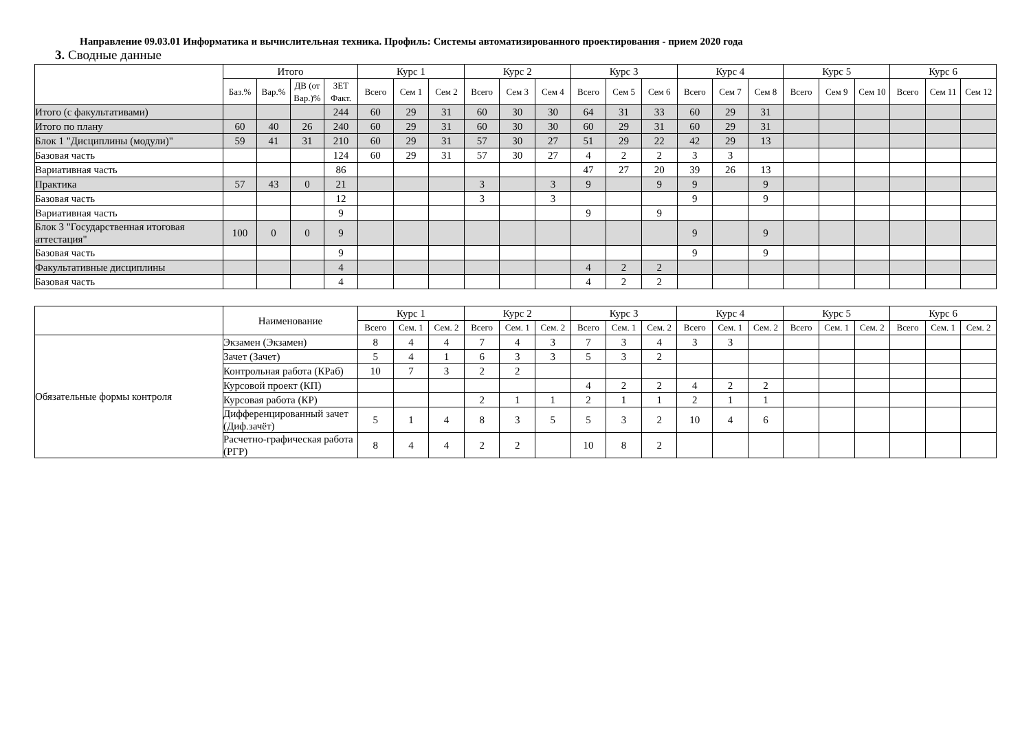Направление 09.03.01 Информатика и вычислительная техника. Профиль: Системы автоматизированного проектирования - прием 2020 года
3. Сводные данные
| | Итого | | | | Курс 1 | | | Курс 2 | | | Курс 3 | | | Курс 4 | | | Курс 5 | | | Курс 6 | | |
| --- | --- | --- | --- | --- | --- | --- | --- | --- | --- | --- | --- | --- | --- | --- | --- | --- | --- | --- | --- | --- | --- | --- |
| | Баз.% | Вар.% | ДВ (от Вар.)% | ЗЕТ Факт. | Всего | Сем 1 | Сем 2 | Всего | Сем 3 | Сем 4 | Всего | Сем 5 | Сем 6 | Всего | Сем 7 | Сем 8 | Всего | Сем 9 | Сем 10 | Всего | Сем 11 | Сем 12 |
| Итого (с факультативами) | | | | 244 | 60 | 29 | 31 | 60 | 30 | 30 | 64 | 31 | 33 | 60 | 29 | 31 | | | | | | |
| Итого по плану | 60 | 40 | 26 | 240 | 60 | 29 | 31 | 60 | 30 | 30 | 60 | 29 | 31 | 60 | 29 | 31 | | | | | | |
| Блок 1 "Дисциплины (модули)" | 59 | 41 | 31 | 210 | 60 | 29 | 31 | 57 | 30 | 27 | 51 | 29 | 22 | 42 | 29 | 13 | | | | | | |
| Базовая часть | | | | 124 | 60 | 29 | 31 | 57 | 30 | 27 | 4 | 2 | 2 | 3 | 3 | | | | | | | |
| Вариативная часть | | | | 86 | | | | | | | 47 | 27 | 20 | 39 | 26 | 13 | | | | | | |
| Практика | 57 | 43 | 0 | 21 | | | | 3 | | 3 | 9 | | 9 | 9 | | 9 | | | | | | |
| Базовая часть | | | | 12 | | | | 3 | | 3 | | | | 9 | | 9 | | | | | | |
| Вариативная часть | | | | 9 | | | | | | | 9 | | 9 | | | | | | | | | |
| Блок 3 "Государственная итоговая аттестация" | 100 | 0 | 0 | 9 | | | | | | | | | | 9 | | 9 | | | | | | |
| Базовая часть | | | | 9 | | | | | | | | | | 9 | | 9 | | | | | | |
| Факультативные дисциплины | | | | 4 | | | | | | | 4 | 2 | 2 | | | | | | | | | |
| Базовая часть | | | | 4 | | | | | | | 4 | 2 | 2 | | | | | | | | | |
| | Наименование | Курс 1 | | | Курс 2 | | | Курс 3 | | | Курс 4 | | | Курс 5 | | | Курс 6 | | |
| --- | --- | --- | --- | --- | --- | --- | --- | --- | --- | --- | --- | --- | --- | --- | --- | --- | --- | --- | --- |
| | | Всего | Сем. 1 | Сем. 2 | Всего | Сем. 1 | Сем. 2 | Всего | Сем. 1 | Сем. 2 | Всего | Сем. 1 | Сем. 2 | Всего | Сем. 1 | Сем. 2 | Всего | Сем. 1 | Сем. 2 |
| Обязательные формы контроля | Экзамен (Экзамен) | 8 | 4 | 4 | 7 | 4 | 3 | 7 | 3 | 4 | 3 | 3 | | | | | | | |
| | Зачет (Зачет) | 5 | 4 | 1 | 6 | 3 | 3 | 5 | 3 | 2 | | | | | | | | | |
| | Контрольная работа (КРаб) | 10 | 7 | 3 | 2 | 2 | | | | | | | | | | | | | |
| | Курсовой проект (КП) | | | | | | | 4 | 2 | 2 | 4 | 2 | 2 | | | | | | |
| | Курсовая работа (КР) | | | | 2 | 1 | 1 | 2 | 1 | 1 | 2 | 1 | 1 | | | | | | |
| | Дифференцированный зачет (Диф.зачёт) | 5 | 1 | 4 | 8 | 3 | 5 | 5 | 3 | 2 | 10 | 4 | 6 | | | | | | |
| | Расчетно-графическая работа (РГР) | 8 | 4 | 4 | 2 | 2 | | 10 | 8 | 2 | | | | | | | | | |